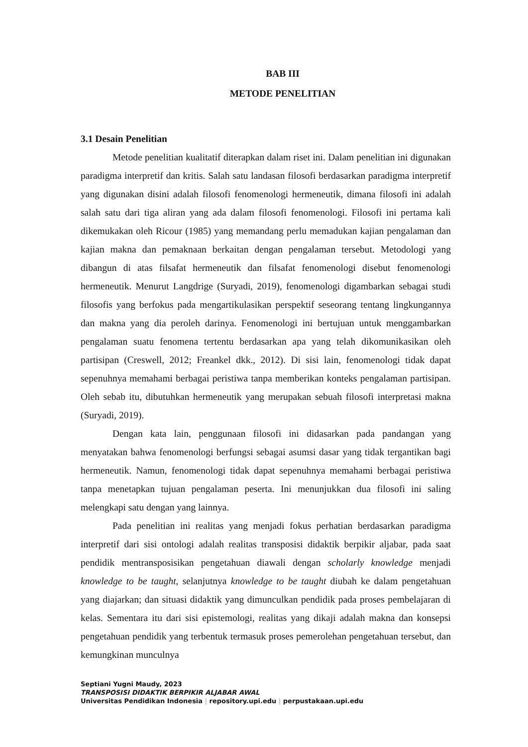BAB III
METODE PENELITIAN
3.1 Desain Penelitian
Metode penelitian kualitatif diterapkan dalam riset ini. Dalam penelitian ini digunakan paradigma interpretif dan kritis. Salah satu landasan filosofi berdasarkan paradigma interpretif yang digunakan disini adalah filosofi fenomenologi hermeneutik, dimana filosofi ini adalah salah satu dari tiga aliran yang ada dalam filosofi fenomenologi. Filosofi ini pertama kali dikemukakan oleh Ricour (1985) yang memandang perlu memadukan kajian pengalaman dan kajian makna dan pemaknaan berkaitan dengan pengalaman tersebut. Metodologi yang dibangun di atas filsafat hermeneutik dan filsafat fenomenologi disebut fenomenologi hermeneutik. Menurut Langdrige (Suryadi, 2019), fenomenologi digambarkan sebagai studi filosofis yang berfokus pada mengartikulasikan perspektif seseorang tentang lingkungannya dan makna yang dia peroleh darinya. Fenomenologi ini bertujuan untuk menggambarkan pengalaman suatu fenomena tertentu berdasarkan apa yang telah dikomunikasikan oleh partisipan (Creswell, 2012; Freankel dkk., 2012). Di sisi lain, fenomenologi tidak dapat sepenuhnya memahami berbagai peristiwa tanpa memberikan konteks pengalaman partisipan. Oleh sebab itu, dibutuhkan hermeneutik yang merupakan sebuah filosofi interpretasi makna (Suryadi, 2019).
Dengan kata lain, penggunaan filosofi ini didasarkan pada pandangan yang menyatakan bahwa fenomenologi berfungsi sebagai asumsi dasar yang tidak tergantikan bagi hermeneutik. Namun, fenomenologi tidak dapat sepenuhnya memahami berbagai peristiwa tanpa menetapkan tujuan pengalaman peserta. Ini menunjukkan dua filosofi ini saling melengkapi satu dengan yang lainnya.
Pada penelitian ini realitas yang menjadi fokus perhatian berdasarkan paradigma interpretif dari sisi ontologi adalah realitas transposisi didaktik berpikir aljabar, pada saat pendidik mentransposisikan pengetahuan diawali dengan scholarly knowledge menjadi knowledge to be taught, selanjutnya knowledge to be taught diubah ke dalam pengetahuan yang diajarkan; dan situasi didaktik yang dimunculkan pendidik pada proses pembelajaran di kelas. Sementara itu dari sisi epistemologi, realitas yang dikaji adalah makna dan konsepsi pengetahuan pendidik yang terbentuk termasuk proses pemerolehan pengetahuan tersebut, dan kemungkinan munculnya
Septiani Yugni Maudy, 2023
TRANSPOSISI DIDAKTIK BERPIKIR ALJABAR AWAL
Universitas Pendidikan Indonesia | repository.upi.edu | perpustakaan.upi.edu